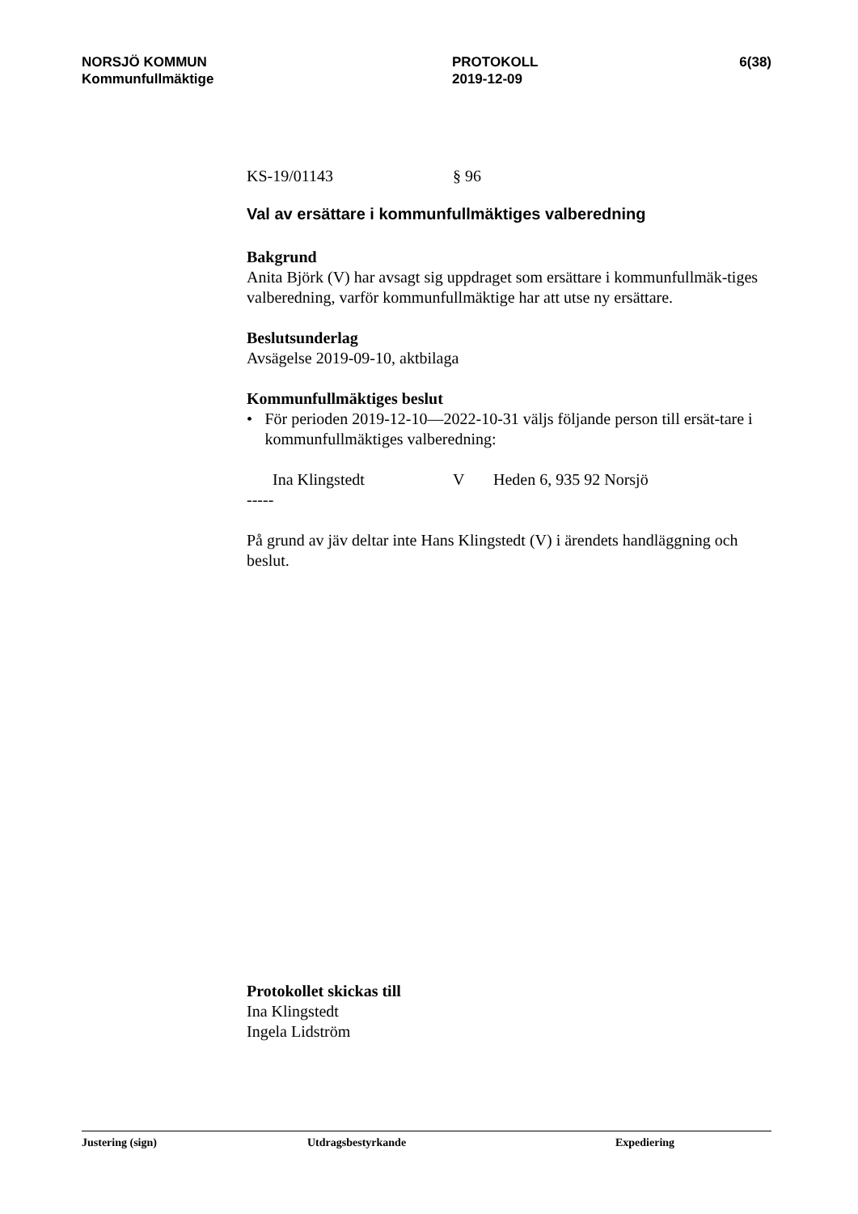NORSJÖ KOMMUN
Kommunfullmäktige
PROTOKOLL
2019-12-09
6(38)
KS-19/01143 § 96
Val av ersättare i kommunfullmäktiges valberedning
Bakgrund
Anita Björk (V) har avsagt sig uppdraget som ersättare i kommunfullmäk-tiges valberedning, varför kommunfullmäktige har att utse ny ersättare.
Beslutsunderlag
Avsägelse 2019-09-10, aktbilaga
Kommunfullmäktiges beslut
• För perioden 2019-12-10—2022-10-31 väljs följande person till ersät-tare i kommunfullmäktiges valberedning:
Ina Klingstedt V Heden 6, 935 92 Norsjö
-----
På grund av jäv deltar inte Hans Klingstedt (V) i ärendets handläggning och beslut.
Protokollet skickas till
Ina Klingstedt
Ingela Lidström
Justering (sign) Utdragsbestyrkande Expediering